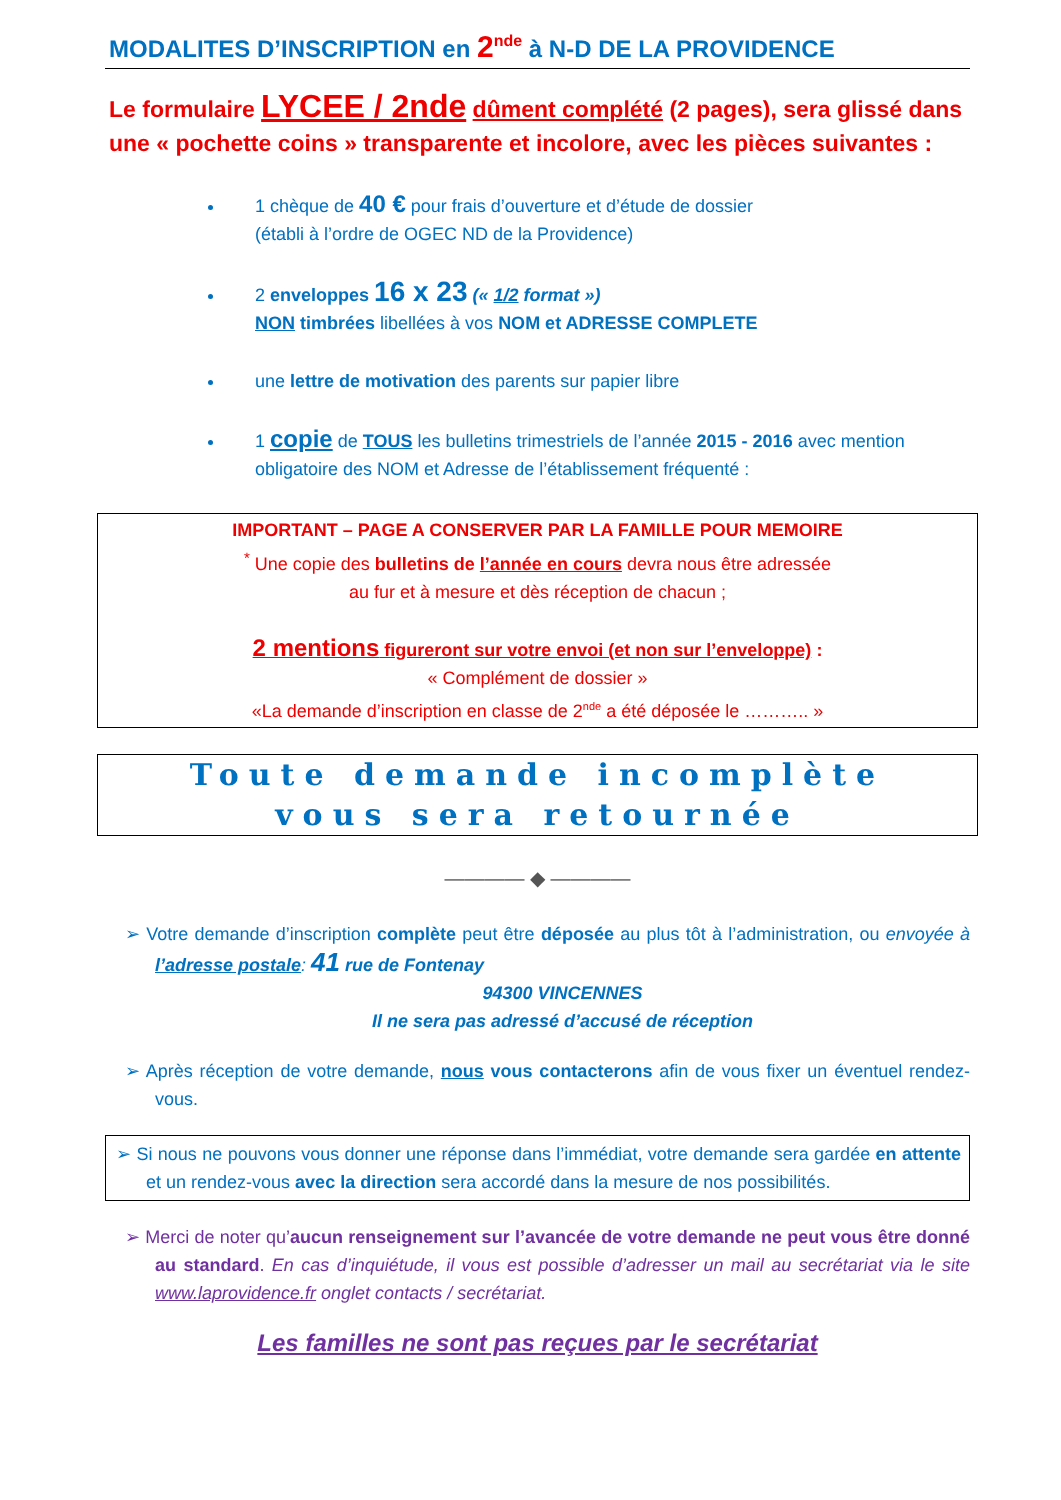MODALITES D’INSCRIPTION en 2<sup>nde</sup> à N-D DE LA PROVIDENCE
Le formulaire LYCEE / 2nde dûment complété (2 pages), sera glissé dans une « pochette coins » transparente et incolore, avec les pièces suivantes :
1 chèque de 40 € pour frais d’ouverture et d’étude de dossier
(établi à l’ordre de OGEC ND de la Providence)
2 enveloppes 16 x 23 (« 1/2 format »)
NON timbrées libellées à vos NOM et ADRESSE COMPLETE
une lettre de motivation des parents sur papier libre
1 copie de TOUS les bulletins trimestriels de l’année 2015 - 2016 avec mention obligatoire des NOM et Adresse de l’établissement fréquenté :
IMPORTANT – PAGE A CONSERVER PAR LA FAMILLE POUR MEMOIRE
<sup>*</sup> Une copie des bulletins de l’année en cours devra nous être adressée
au fur et à mesure et dès réception de chacun ;
2 mentions figureront sur votre envoi (et non sur l’enveloppe) :
« Complément de dossier »
«La demande d’inscription en classe de 2<sup>nde</sup> a été déposée le ……….. »
Toute demande incomplète
vous sera retournée
———— ◆ ————
➢ Votre demande d’inscription complète peut être déposée au plus tôt à l’administration, ou envoyée à l’adresse postale: 41 rue de Fontenay
94300 VINCENNES
Il ne sera pas adressé d’accusé de réception
➢ Après réception de votre demande, nous vous contacterons afin de vous fixer un éventuel rendez-vous.
➢ Si nous ne pouvons vous donner une réponse dans l’immédiat, votre demande sera gardée en attente et un rendez-vous avec la direction sera accordé dans la mesure de nos possibilités.
➢ Merci de noter qu’aucun renseignement sur l’avancée de votre demande ne peut vous être donné au standard. En cas d’inquiétude, il vous est possible d’adresser un mail au secrétariat via le site www.laprovidence.fr onglet contacts / secrétariat.
Les familles ne sont pas reçues par le secrétariat